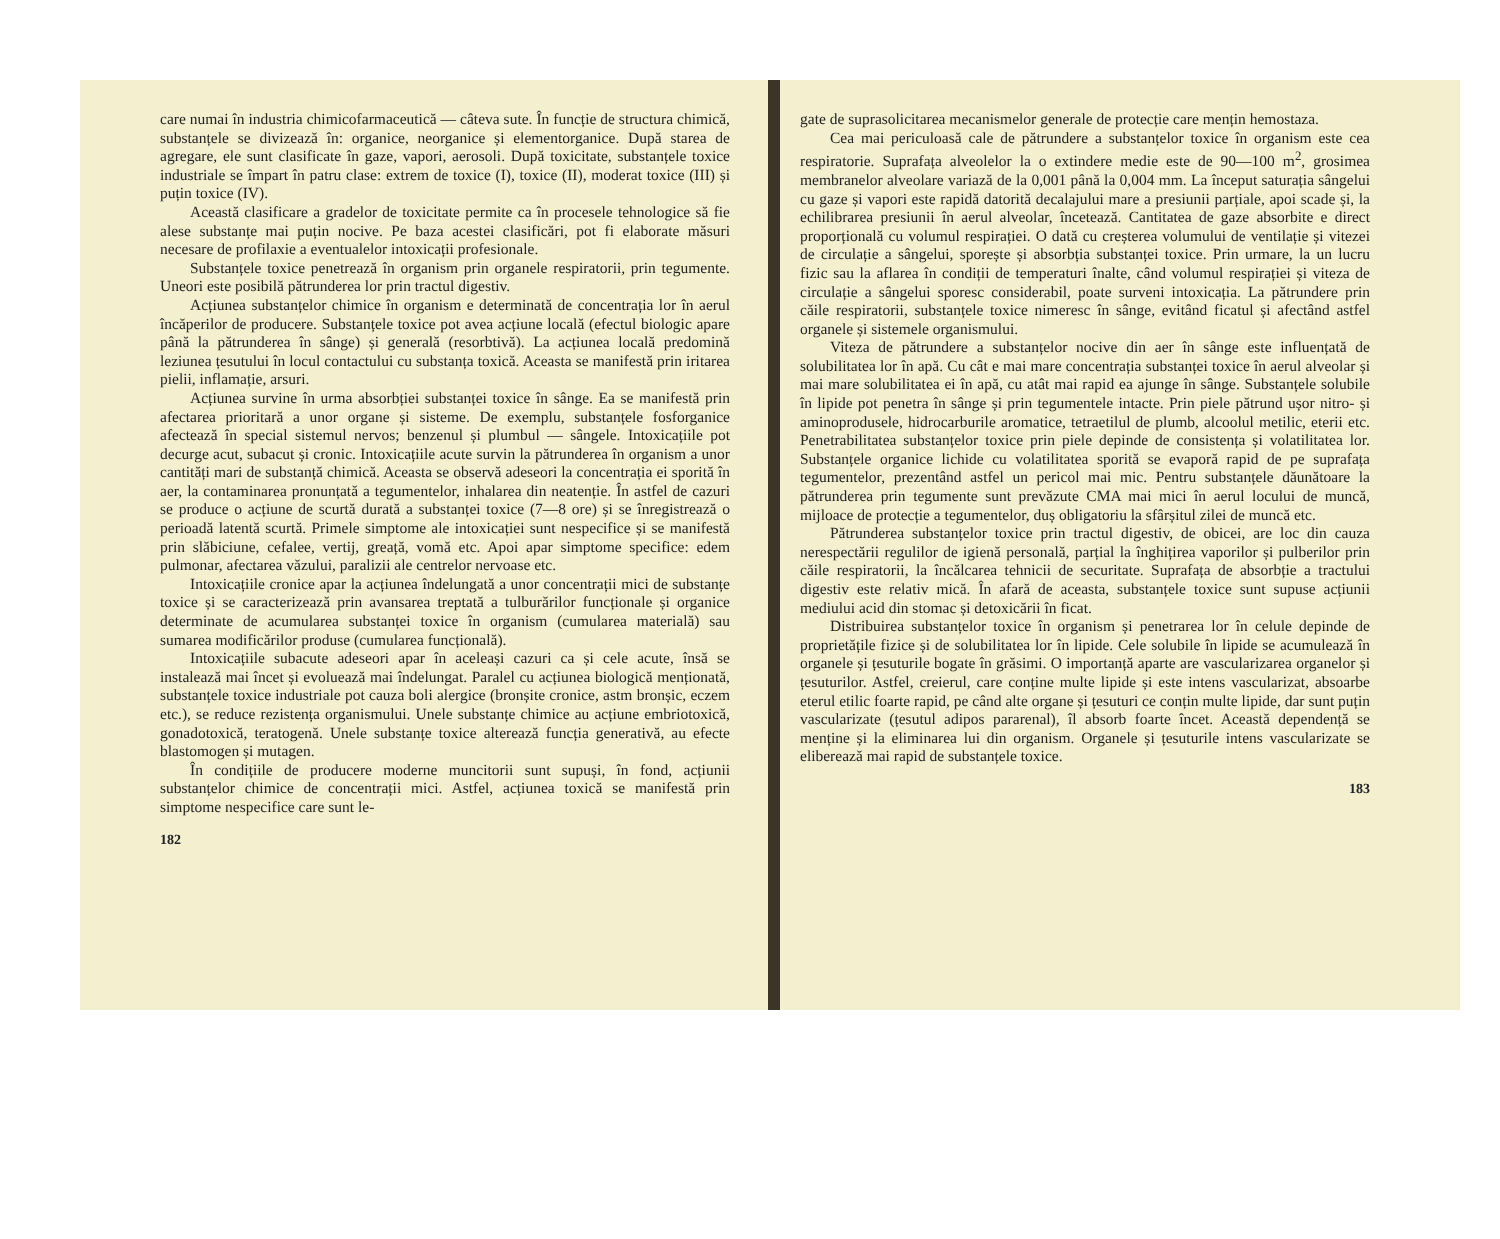care numai în industria chimicofarmaceutică — câteva sute. În funcție de structura chimică, substanțele se divizează în: organice, neorganice și elementorganice. După starea de agregare, ele sunt clasificate în gaze, vapori, aerosoli. După toxicitate, substanțele toxice industriale se împart în patru clase: extrem de toxice (I), toxice (II), moderat toxice (III) și puțin toxice (IV).
Această clasificare a gradelor de toxicitate permite ca în procesele tehnologice să fie alese substanțe mai puțin nocive. Pe baza acestei clasificări, pot fi elaborate măsuri necesare de profilaxie a eventualelor intoxicații profesionale.
Substanțele toxice penetrează în organism prin organele respiratorii, prin tegumente. Uneori este posibilă pătrunderea lor prin tractul digestiv.
Acțiunea substanțelor chimice în organism e determinată de concentrația lor în aerul încăperilor de producere. Substanțele toxice pot avea acțiune locală (efectul biologic apare până la pătrunderea în sânge) și generală (resorbtivă). La acțiunea locală predomină leziunea țesutului în locul contactului cu substanța toxică. Aceasta se manifestă prin iritarea pielii, inflamație, arsuri.
Acțiunea survine în urma absorbției substanței toxice în sânge. Ea se manifestă prin afectarea prioritară a unor organe și sisteme. De exemplu, substanțele fosforganice afectează în special sistemul nervos; benzenul și plumbul — sângele. Intoxicațiile pot decurge acut, subacut și cronic. Intoxicațiile acute survin la pătrunderea în organism a unor cantități mari de substanță chimică. Aceasta se observă adeseori la concentrația ei sporită în aer, la contaminarea pronunțată a tegumentelor, inhalarea din neatenție. În astfel de cazuri se produce o acțiune de scurtă durată a substanței toxice (7—8 ore) și se înregistrează o perioadă latentă scurtă. Primele simptome ale intoxicației sunt nespecifice și se manifestă prin slăbiciune, cefalee, vertij, greață, vomă etc. Apoi apar simptome specifice: edem pulmonar, afectarea văzului, paralizii ale centrelor nervoase etc.
Intoxicațiile cronice apar la acțiunea îndelungată a unor concentrații mici de substanțe toxice și se caracterizează prin avansarea treptată a tulburărilor funcționale și organice determinate de acumularea substanței toxice în organism (cumularea materială) sau sumarea modificărilor produse (cumularea funcțională).
Intoxicațiile subacute adeseori apar în aceleași cazuri ca și cele acute, însă se instalează mai încet și evoluează mai îndelungat. Paralel cu acțiunea biologică menționată, substanțele toxice industriale pot cauza boli alergice (bronșite cronice, astm bronșic, eczem etc.), se reduce rezistența organismului. Unele substanțe chimice au acțiune embriotoxică, gonadotoxică, teratogenă. Unele substanțe toxice alterează funcția generativă, au efecte blastomogen și mutagen.
În condițiile de producere moderne muncitorii sunt supuși, în fond, acțiunii substanțelor chimice de concentrații mici. Astfel, acțiunea toxică se manifestă prin simptome nespecifice care sunt le-
182
gate de suprasolicitarea mecanismelor generale de protecție care mențin hemostaza.
Cea mai periculoasă cale de pătrundere a substanțelor toxice în organism este cea respiratorie. Suprafața alveolelor la o extindere medie este de 90—100 m<sup>2</sup>, grosimea membranelor alveolare variază de la 0,001 până la 0,004 mm. La început saturația sângelui cu gaze și vapori este rapidă datorită decalajului mare a presiunii parțiale, apoi scade și, la echilibrarea presiunii în aerul alveolar, încetează. Cantitatea de gaze absorbite e direct proporțională cu volumul respirației. O dată cu creșterea volumului de ventilație și vitezei de circulație a sângelui, sporește și absorbția substanței toxice. Prin urmare, la un lucru fizic sau la aflarea în condiții de temperaturi înalte, când volumul respirației și viteza de circulație a sângelui sporesc considerabil, poate surveni intoxicația. La pătrundere prin căile respiratorii, substanțele toxice nimeresc în sânge, evitând ficatul și afectând astfel organele și sistemele organismului.
Viteza de pătrundere a substanțelor nocive din aer în sânge este influențată de solubilitatea lor în apă. Cu cât e mai mare concentrația substanței toxice în aerul alveolar și mai mare solubilitatea ei în apă, cu atât mai rapid ea ajunge în sânge. Substanțele solubile în lipide pot penetra în sânge și prin tegumentele intacte. Prin piele pătrund ușor nitro- și aminoprodusele, hidrocarburile aromatice, tetraetilul de plumb, alcoolul metilic, eterii etc. Penetrabilitatea substanțelor toxice prin piele depinde de consistența și volatilitatea lor. Substanțele organice lichide cu volatilitatea sporită se evaporă rapid de pe suprafața tegumentelor, prezentând astfel un pericol mai mic. Pentru substanțele dăunătoare la pătrunderea prin tegumente sunt prevăzute CMA mai mici în aerul locului de muncă, mijloace de protecție a tegumentelor, duș obligatoriu la sfârșitul zilei de muncă etc.
Pătrunderea substanțelor toxice prin tractul digestiv, de obicei, are loc din cauza nerespectării regulilor de igienă personală, parțial la înghițirea vaporilor și pulberilor prin căile respiratorii, la încălcarea tehnicii de securitate. Suprafața de absorbție a tractului digestiv este relativ mică. În afară de aceasta, substanțele toxice sunt supuse acțiunii mediului acid din stomac și detoxicării în ficat.
Distribuirea substanțelor toxice în organism și penetrarea lor în celule depinde de proprietățile fizice și de solubilitatea lor în lipide. Cele solubile în lipide se acumulează în organele și țesuturile bogate în grăsimi. O importanță aparte are vascularizarea organelor și țesuturilor. Astfel, creierul, care conține multe lipide și este intens vascularizat, absoarbe eterul etilic foarte rapid, pe când alte organe și țesuturi ce conțin multe lipide, dar sunt puțin vascularizate (țesutul adipos pararenal), îl absorb foarte încet. Această dependență se menține și la eliminarea lui din organism. Organele și țesuturile intens vascularizate se eliberează mai rapid de substanțele toxice.
183